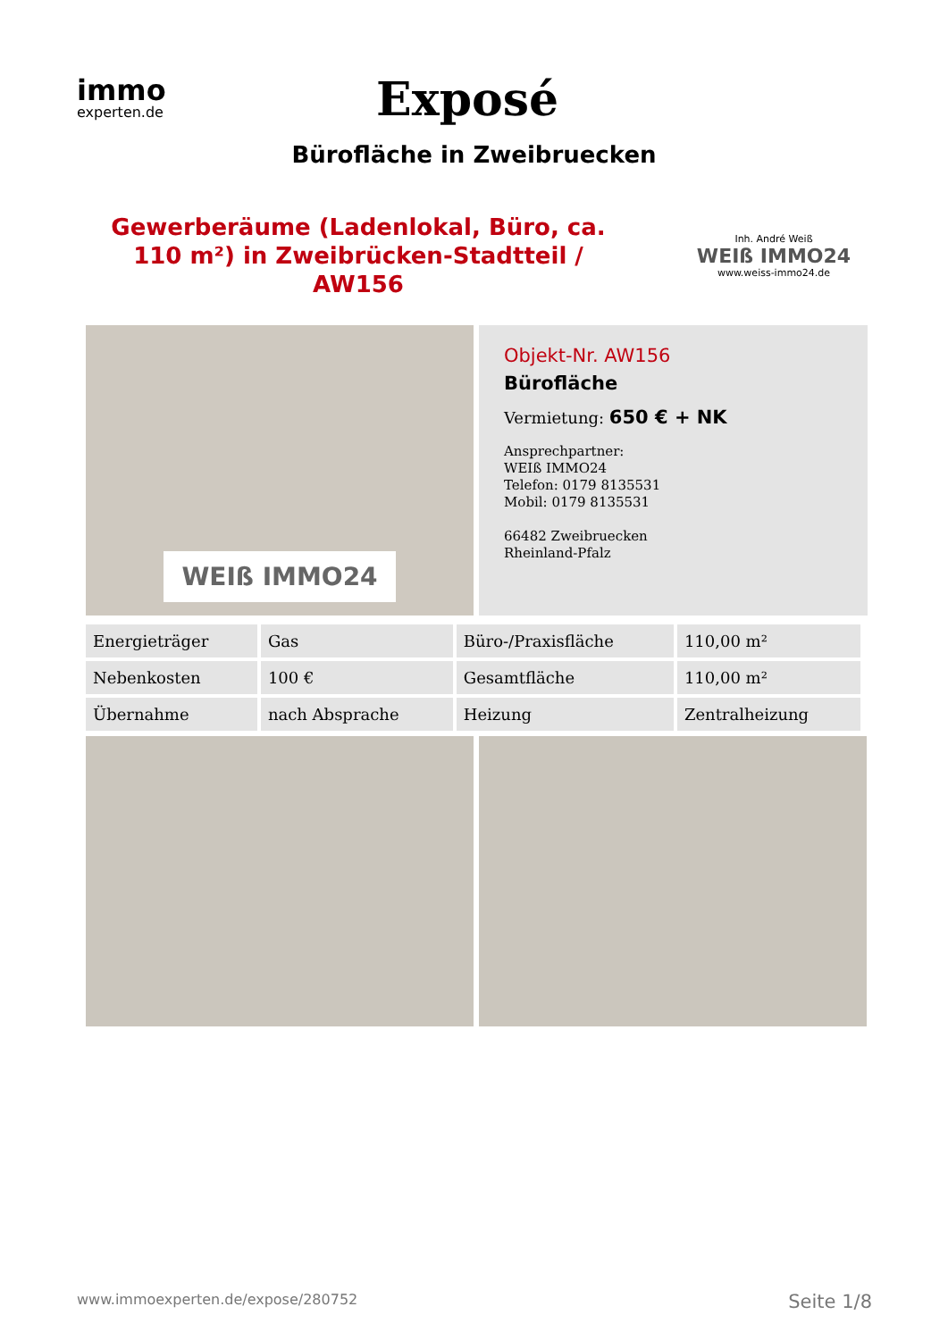immo
experten.de
Exposé
Bürofläche in Zweibruecken
Gewerberäume (Ladenlokal, Büro, ca. 110 m²) in Zweibrücken-Stadtteil / AW156
Inh. André Weiß
WEIß IMMO24
www.weiss-immo24.de
WEIß IMMO24
Objekt-Nr. AW156
Bürofläche
Vermietung: 650 € + NK
Ansprechpartner:
WEIß IMMO24
Telefon: 0179 8135531
Mobil: 0179 8135531
66482 Zweibruecken
Rheinland-Pfalz
| Energieträger | Gas | Büro-/Praxisfläche | 110,00 m² |
| Nebenkosten | 100 € | Gesamtfläche | 110,00 m² |
| Übernahme | nach Absprache | Heizung | Zentralheizung |
www.immoexperten.de/expose/280752 Seite 1/8